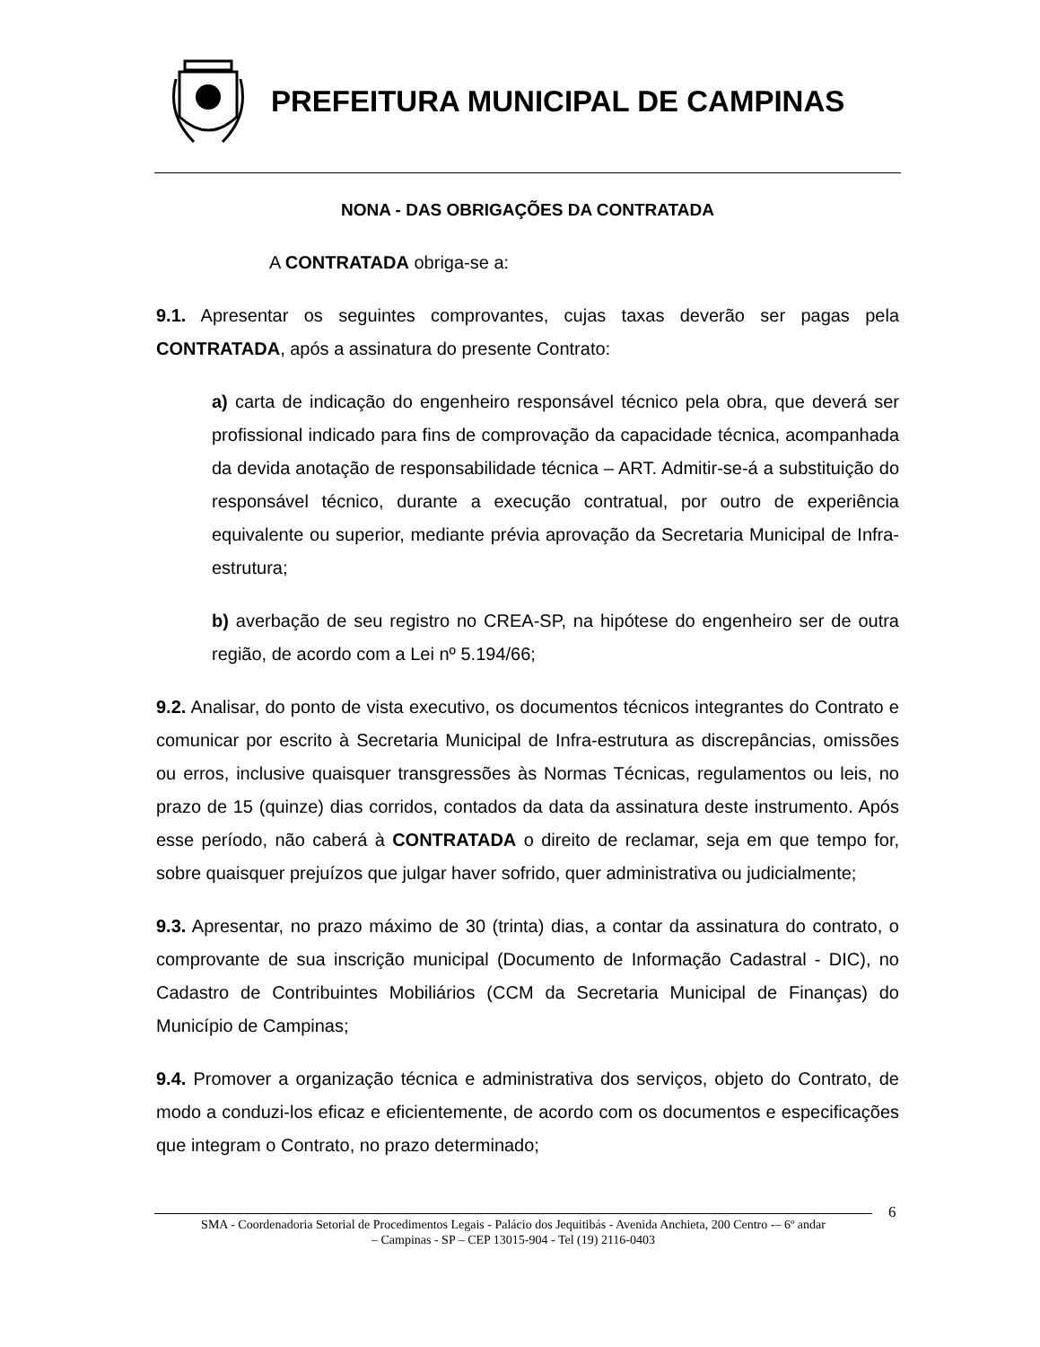PREFEITURA MUNICIPAL DE CAMPINAS
NONA - DAS OBRIGAÇÕES DA CONTRATADA
A CONTRATADA obriga-se a:
9.1. Apresentar os seguintes comprovantes, cujas taxas deverão ser pagas pela CONTRATADA, após a assinatura do presente Contrato:
a) carta de indicação do engenheiro responsável técnico pela obra, que deverá ser profissional indicado para fins de comprovação da capacidade técnica, acompanhada da devida anotação de responsabilidade técnica – ART. Admitir-se-á a substituição do responsável técnico, durante a execução contratual, por outro de experiência equivalente ou superior, mediante prévia aprovação da Secretaria Municipal de Infra-estrutura;
b) averbação de seu registro no CREA-SP, na hipótese do engenheiro ser de outra região, de acordo com a Lei nº 5.194/66;
9.2. Analisar, do ponto de vista executivo, os documentos técnicos integrantes do Contrato e comunicar por escrito à Secretaria Municipal de Infra-estrutura as discrepâncias, omissões ou erros, inclusive quaisquer transgressões às Normas Técnicas, regulamentos ou leis, no prazo de 15 (quinze) dias corridos, contados da data da assinatura deste instrumento. Após esse período, não caberá à CONTRATADA o direito de reclamar, seja em que tempo for, sobre quaisquer prejuízos que julgar haver sofrido, quer administrativa ou judicialmente;
9.3. Apresentar, no prazo máximo de 30 (trinta) dias, a contar da assinatura do contrato, o comprovante de sua inscrição municipal (Documento de Informação Cadastral - DIC), no Cadastro de Contribuintes Mobiliários (CCM da Secretaria Municipal de Finanças) do Município de Campinas;
9.4. Promover a organização técnica e administrativa dos serviços, objeto do Contrato, de modo a conduzi-los eficaz e eficientemente, de acordo com os documentos e especificações que integram o Contrato, no prazo determinado;
6
SMA - Coordenadoria Setorial de Procedimentos Legais - Palácio dos Jequitibás - Avenida Anchieta, 200 Centro -– 6º andar
– Campinas - SP – CEP 13015-904 - Tel (19) 2116-0403